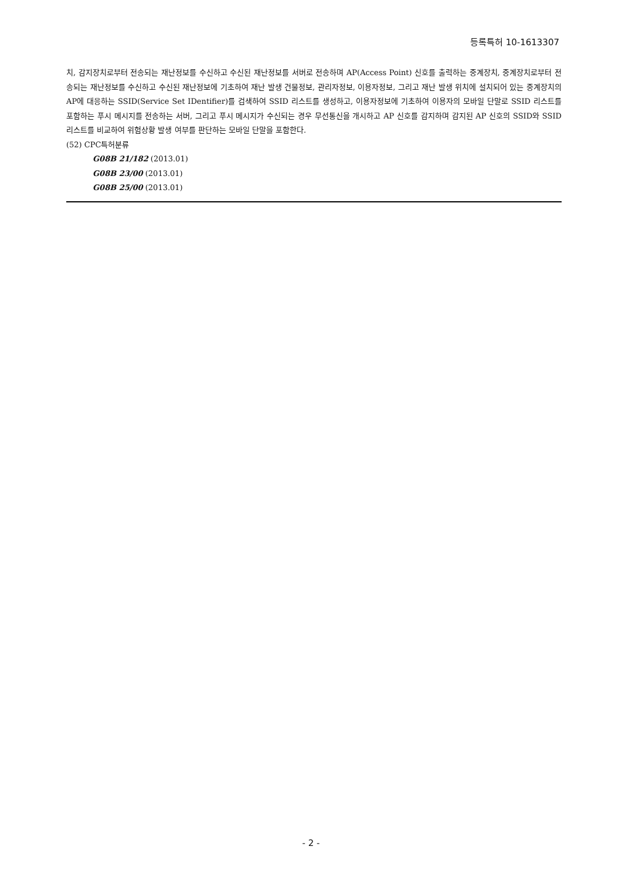등록특허 10-1613307
치, 감지장치로부터 전송되는 재난정보를 수신하고 수신된 재난정보를 서버로 전송하며 AP(Access Point) 신호를 출력하는 중계장치, 중계장치로부터 전송되는 재난정보를 수신하고 수신된 재난정보에 기초하여 재난 발생 건물정보, 관리자정보, 이용자정보, 그리고 재난 발생 위치에 설치되어 있는 중계장치의 AP에 대응하는 SSID(Service Set IDentifier)를 검색하여 SSID 리스트를 생성하고, 이용자정보에 기초하여 이용자의 모바일 단말로 SSID 리스트를 포함하는 푸시 메시지를 전송하는 서버, 그리고 푸시 메시지가 수신되는 경우 무선통신을 개시하고 AP 신호를 감지하며 감지된 AP 신호의 SSID와 SSID 리스트를 비교하여 위험상황 발생 여부를 판단하는 모바일 단말을 포함한다.
(52) CPC특허분류
G08B 21/182 (2013.01)
G08B 23/00 (2013.01)
G08B 25/00 (2013.01)
- 2 -